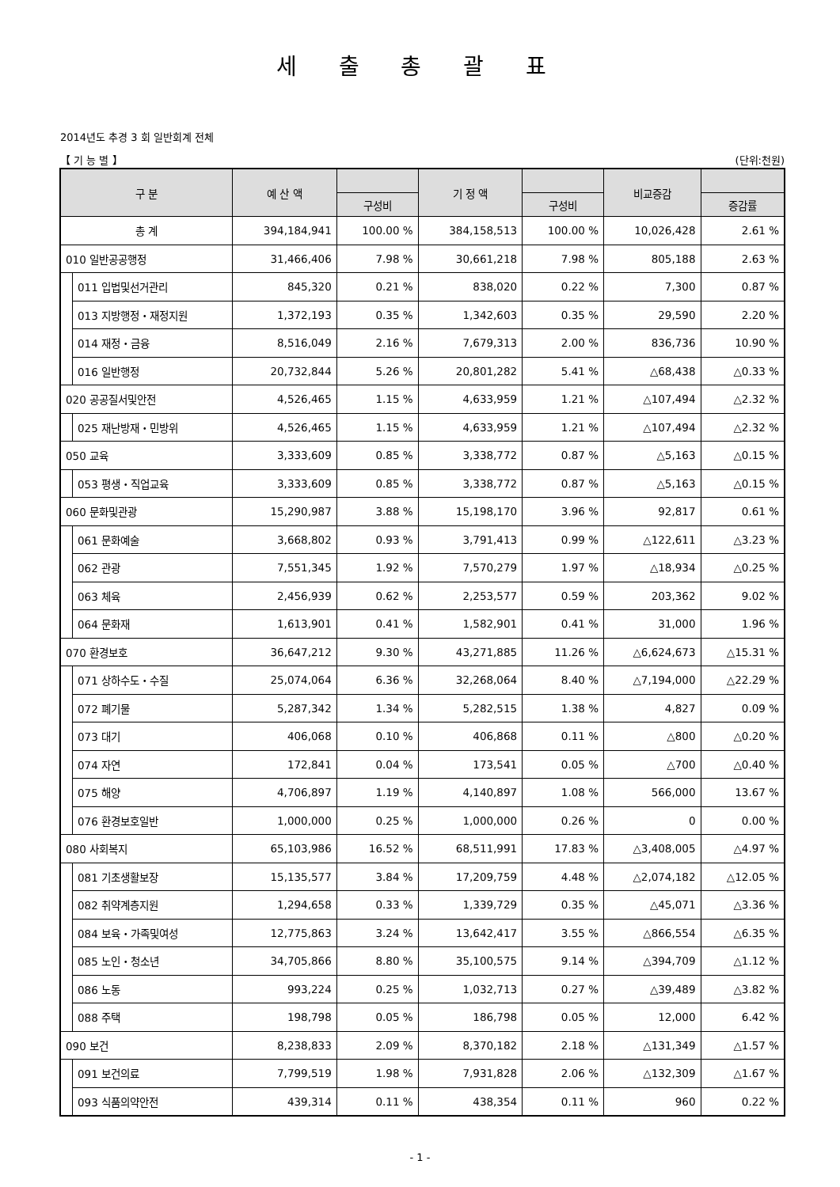세 출 총 괄 표
2014년도 추경 3 회 일반회계 전체
【 기 능 별 】 (단위:천원)
| 구 분 | | 예 산 액 | | 기 정 액 | | 비교증감 | |
| --- | --- | --- | --- | --- | --- | --- | --- |
| | | | 구성비 | | 구성비 | | 증감률 |
| 총 계 | | 394,184,941 | 100.00 % | 384,158,513 | 100.00 % | 10,026,428 | 2.61 % |
| 010 일반공공행정 | | 31,466,406 | 7.98 % | 30,661,218 | 7.98 % | 805,188 | 2.63 % |
| | 011 입법및선거관리 | 845,320 | 0.21 % | 838,020 | 0.22 % | 7,300 | 0.87 % |
| | 013 지방행정・재정지원 | 1,372,193 | 0.35 % | 1,342,603 | 0.35 % | 29,590 | 2.20 % |
| | 014 재정・금융 | 8,516,049 | 2.16 % | 7,679,313 | 2.00 % | 836,736 | 10.90 % |
| | 016 일반행정 | 20,732,844 | 5.26 % | 20,801,282 | 5.41 % | △68,438 | △0.33 % |
| 020 공공질서및안전 | | 4,526,465 | 1.15 % | 4,633,959 | 1.21 % | △107,494 | △2.32 % |
| | 025 재난방재・민방위 | 4,526,465 | 1.15 % | 4,633,959 | 1.21 % | △107,494 | △2.32 % |
| 050 교육 | | 3,333,609 | 0.85 % | 3,338,772 | 0.87 % | △5,163 | △0.15 % |
| | 053 평생・직업교육 | 3,333,609 | 0.85 % | 3,338,772 | 0.87 % | △5,163 | △0.15 % |
| 060 문화및관광 | | 15,290,987 | 3.88 % | 15,198,170 | 3.96 % | 92,817 | 0.61 % |
| | 061 문화예술 | 3,668,802 | 0.93 % | 3,791,413 | 0.99 % | △122,611 | △3.23 % |
| | 062 관광 | 7,551,345 | 1.92 % | 7,570,279 | 1.97 % | △18,934 | △0.25 % |
| | 063 체육 | 2,456,939 | 0.62 % | 2,253,577 | 0.59 % | 203,362 | 9.02 % |
| | 064 문화재 | 1,613,901 | 0.41 % | 1,582,901 | 0.41 % | 31,000 | 1.96 % |
| 070 환경보호 | | 36,647,212 | 9.30 % | 43,271,885 | 11.26 % | △6,624,673 | △15.31 % |
| | 071 상하수도・수질 | 25,074,064 | 6.36 % | 32,268,064 | 8.40 % | △7,194,000 | △22.29 % |
| | 072 폐기물 | 5,287,342 | 1.34 % | 5,282,515 | 1.38 % | 4,827 | 0.09 % |
| | 073 대기 | 406,068 | 0.10 % | 406,868 | 0.11 % | △800 | △0.20 % |
| | 074 자연 | 172,841 | 0.04 % | 173,541 | 0.05 % | △700 | △0.40 % |
| | 075 해양 | 4,706,897 | 1.19 % | 4,140,897 | 1.08 % | 566,000 | 13.67 % |
| | 076 환경보호일반 | 1,000,000 | 0.25 % | 1,000,000 | 0.26 % | 0 | 0.00 % |
| 080 사회복지 | | 65,103,986 | 16.52 % | 68,511,991 | 17.83 % | △3,408,005 | △4.97 % |
| | 081 기초생활보장 | 15,135,577 | 3.84 % | 17,209,759 | 4.48 % | △2,074,182 | △12.05 % |
| | 082 취약계층지원 | 1,294,658 | 0.33 % | 1,339,729 | 0.35 % | △45,071 | △3.36 % |
| | 084 보육・가족및여성 | 12,775,863 | 3.24 % | 13,642,417 | 3.55 % | △866,554 | △6.35 % |
| | 085 노인・청소년 | 34,705,866 | 8.80 % | 35,100,575 | 9.14 % | △394,709 | △1.12 % |
| | 086 노동 | 993,224 | 0.25 % | 1,032,713 | 0.27 % | △39,489 | △3.82 % |
| | 088 주택 | 198,798 | 0.05 % | 186,798 | 0.05 % | 12,000 | 6.42 % |
| 090 보건 | | 8,238,833 | 2.09 % | 8,370,182 | 2.18 % | △131,349 | △1.57 % |
| | 091 보건의료 | 7,799,519 | 1.98 % | 7,931,828 | 2.06 % | △132,309 | △1.67 % |
| | 093 식품의약안전 | 439,314 | 0.11 % | 438,354 | 0.11 % | 960 | 0.22 % |
- 1 -